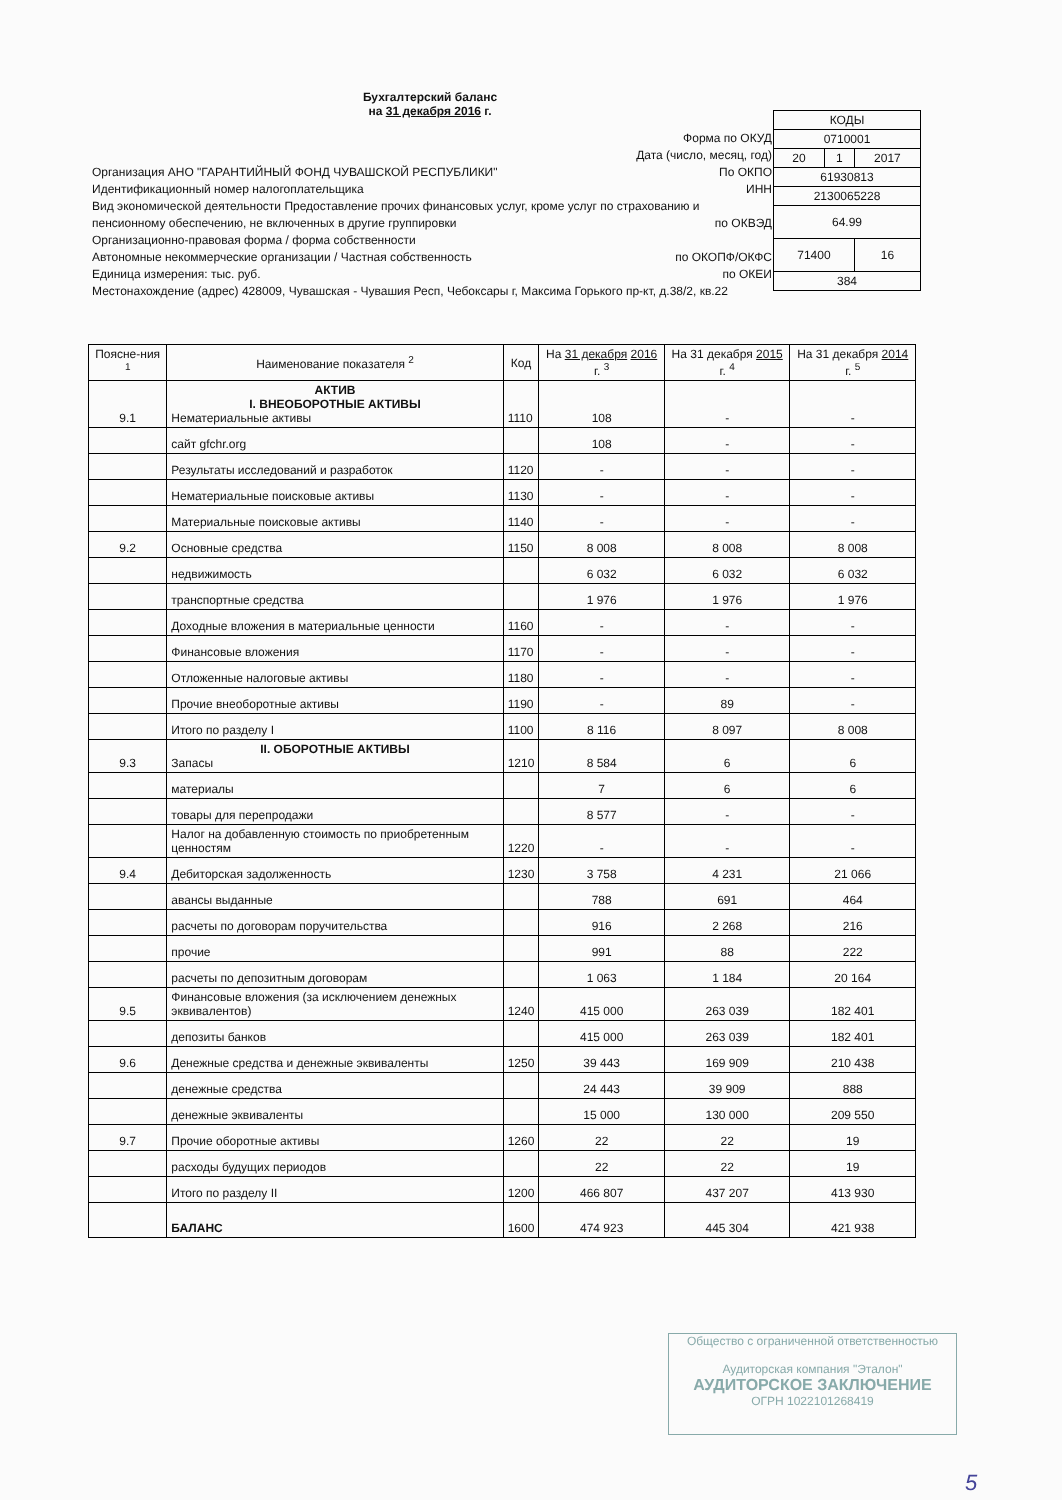Бухгалтерский баланс
на 31 декабря 2016 г.
| КОДЫ | | |
| 0710001 | | |
| 20 | 1 | 2017 |
| 61930813 | | |
| 2130065228 | | |
| 64.99 | | |
| 71400 | | 16 |
| 384 | | |
Форма по ОКУД
Дата (число, месяц, год)
Организация АНО "ГАРАНТИЙНЫЙ ФОНД ЧУВАШСКОЙ РЕСПУБЛИКИ" По ОКПО
Идентификационный номер налогоплательщика ИНН
Вид экономической деятельности Предоставление прочих финансовых услуг, кроме услуг по страхованию и пенсионному обеспечению, не включенных в другие группировки по ОКВЭД
Организационно-правовая форма / форма собственности
Автономные некоммерческие организации / Частная собственность по ОКОПФ/ОКФС
Единица измерения: тыс. руб. по ОКЕИ
Местонахождение (адрес) 428009, Чувашская - Чувашия Респ, Чебоксары г, Максима Горького пр-кт, д.38/2, кв.22
| Поясне-ния <sup>1</sup> | Наименование показателя <sup>2</sup> | Код | На 31 декабря 2016 г. <sup>3</sup> | На 31 декабря 2015 г. <sup>4</sup> | На 31 декабря 2014 г. <sup>5</sup> |
| --- | --- | --- | --- | --- | --- |
| 9.1 | АКТИВ I. ВНЕОБОРОТНЫЕ АКТИВЫ Нематериальные активы | 1110 | 108 | - | - |
| | сайт gfchr.org | | 108 | - | - |
| | Результаты исследований и разработок | 1120 | - | - | - |
| | Нематериальные поисковые активы | 1130 | - | - | - |
| | Материальные поисковые активы | 1140 | - | - | - |
| 9.2 | Основные средства | 1150 | 8 008 | 8 008 | 8 008 |
| | недвижимость | | 6 032 | 6 032 | 6 032 |
| | транспортные средства | | 1 976 | 1 976 | 1 976 |
| | Доходные вложения в материальные ценности | 1160 | - | - | - |
| | Финансовые вложения | 1170 | - | - | - |
| | Отложенные налоговые активы | 1180 | - | - | - |
| | Прочие внеоборотные активы | 1190 | - | 89 | - |
| | Итого по разделу I | 1100 | 8 116 | 8 097 | 8 008 |
| 9.3 | II. ОБОРОТНЫЕ АКТИВЫ Запасы | 1210 | 8 584 | 6 | 6 |
| | материалы | | 7 | 6 | 6 |
| | товары для перепродажи | | 8 577 | - | - |
| | Налог на добавленную стоимость по приобретенным ценностям | 1220 | - | - | - |
| 9.4 | Дебиторская задолженность | 1230 | 3 758 | 4 231 | 21 066 |
| | авансы выданные | | 788 | 691 | 464 |
| | расчеты по договорам поручительства | | 916 | 2 268 | 216 |
| | прочие | | 991 | 88 | 222 |
| | расчеты по депозитным договорам | | 1 063 | 1 184 | 20 164 |
| 9.5 | Финансовые вложения (за исключением денежных эквивалентов) | 1240 | 415 000 | 263 039 | 182 401 |
| | депозиты банков | | 415 000 | 263 039 | 182 401 |
| 9.6 | Денежные средства и денежные эквиваленты | 1250 | 39 443 | 169 909 | 210 438 |
| | денежные средства | | 24 443 | 39 909 | 888 |
| | денежные эквиваленты | | 15 000 | 130 000 | 209 550 |
| 9.7 | Прочие оборотные активы | 1260 | 22 | 22 | 19 |
| | расходы будущих периодов | | 22 | 22 | 19 |
| | Итого по разделу II | 1200 | 466 807 | 437 207 | 413 930 |
| | БАЛАНС | 1600 | 474 923 | 445 304 | 421 938 |
Общество с ограниченной ответственностью
Аудиторская компания "Эталон"
АУДИТОРСКОЕ ЗАКЛЮЧЕНИЕ
ОГРН 1022101268419
5